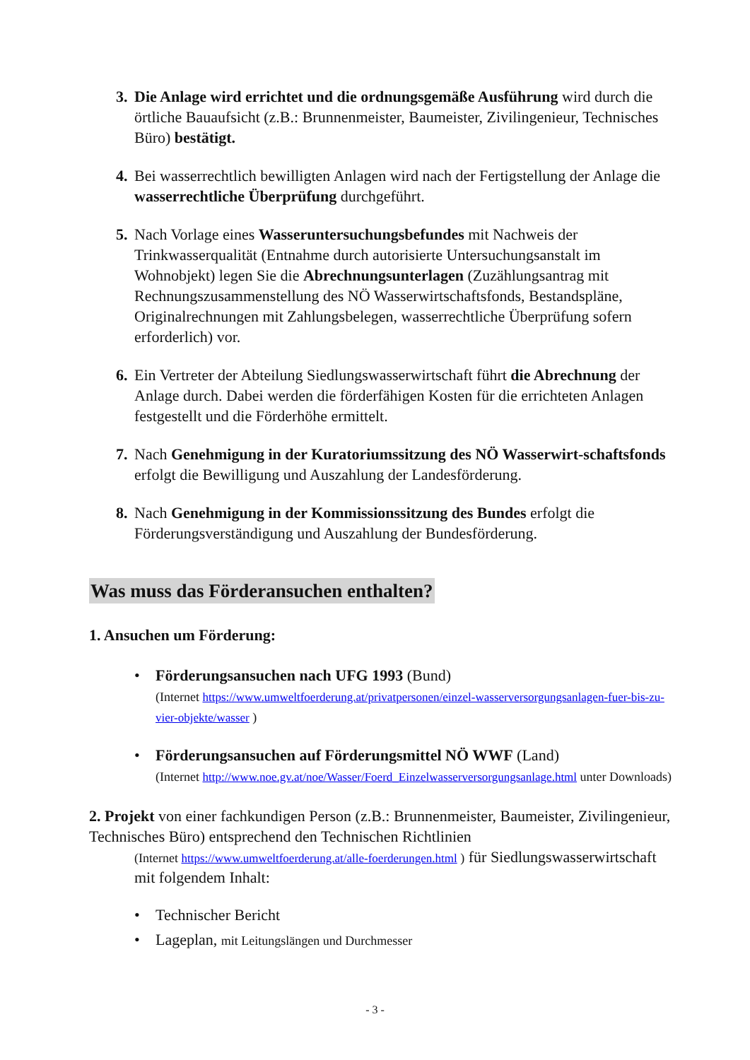3.
Die Anlage wird errichtet und die ordnungsgemäße Ausführung wird durch die örtliche Bauaufsicht (z.B.: Brunnenmeister, Baumeister, Zivilingenieur, Technisches Büro) bestätigt.
4.
Bei wasserrechtlich bewilligten Anlagen wird nach der Fertigstellung der Anlage die wasserrechtliche Überprüfung durchgeführt.
5.
Nach Vorlage eines Wasseruntersuchungsbefundes mit Nachweis der Trinkwasserqualität (Entnahme durch autorisierte Untersuchungsanstalt im Wohnobjekt) legen Sie die Abrechnungsunterlagen (Zuzählungsantrag mit Rechnungszusammenstellung des NÖ Wasserwirtschaftsfonds, Bestandspläne, Originalrechnungen mit Zahlungsbelegen, wasserrechtliche Überprüfung sofern erforderlich) vor.
6.
Ein Vertreter der Abteilung Siedlungswasserwirtschaft führt die Abrechnung der Anlage durch. Dabei werden die förderfähigen Kosten für die errichteten Anlagen festgestellt und die Förderhöhe ermittelt.
7.
Nach Genehmigung in der Kuratoriumssitzung des NÖ Wasserwirt-schaftsfonds erfolgt die Bewilligung und Auszahlung der Landesförderung.
8.
Nach Genehmigung in der Kommissionssitzung des Bundes erfolgt die Förderungsverständigung und Auszahlung der Bundesförderung.
Was muss das Förderansuchen enthalten?
1. Ansuchen um Förderung:
• Förderungsansuchen nach UFG 1993 (Bund)
(Internet https://www.umweltfoerderung.at/privatpersonen/einzel-wasserversorgungsanlagen-fuer-bis-zu-vier-objekte/wasser )
• Förderungsansuchen auf Förderungsmittel NÖ WWF (Land)
(Internet http://www.noe.gv.at/noe/Wasser/Foerd_Einzelwasserversorgungsanlage.html unter Downloads)
2. Projekt von einer fachkundigen Person (z.B.: Brunnenmeister, Baumeister, Zivilingenieur, Technisches Büro) entsprechend den Technischen Richtlinien
(Internet https://www.umweltfoerderung.at/alle-foerderungen.html ) für Siedlungswasserwirtschaft mit folgendem Inhalt:
• Technischer Bericht
• Lageplan, mit Leitungslängen und Durchmesser
- 3 -